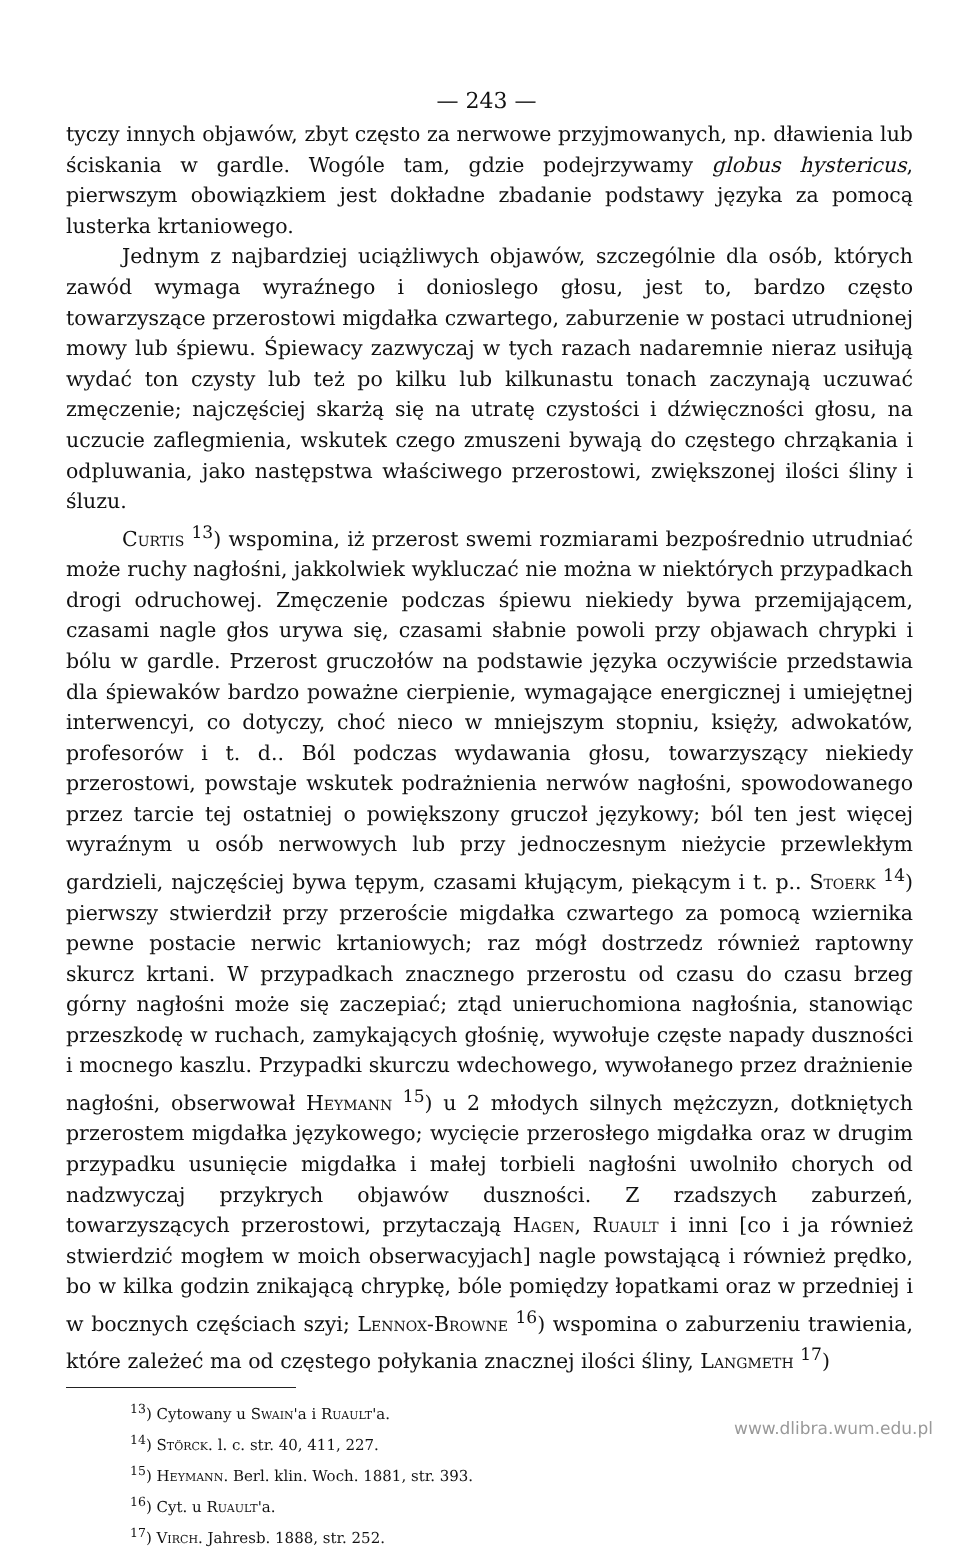— 243 —
tyczy innych objawów, zbyt często za nerwowe przyjmowanych, np. dławienia lub ściskania w gardle. Wogóle tam, gdzie podejrzywamy globus hystericus, pierwszym obowiązkiem jest dokładne zbadanie podstawy języka za pomocą lusterka krtaniowego.
Jednym z najbardziej uciążliwych objawów, szczególnie dla osób, których zawód wymaga wyraźnego i donioslego głosu, jest to, bardzo często towarzyszące przerostowi migdałka czwartego, zaburzenie w postaci utrudnionej mowy lub śpiewu. Śpiewacy zazwyczaj w tych razach nadaremnie nieraz usiłują wydać ton czysty lub też po kilku lub kilkunastu tonach zaczynają uczuwać zmęczenie; najczęściej skarżą się na utratę czystości i dźwięczności głosu, na uczucie zaflegmienia, wskutek czego zmuszeni bywają do częstego chrząkania i odpluwania, jako następstwa właściwego przerostowi, zwiększonej ilości śliny i śluzu.
Curtis <sup>13</sup>) wspomina, iż przerost swemi rozmiarami bezpośrednio utrudniać może ruchy nagłośni, jakkolwiek wykluczać nie można w niektórych przypadkach drogi odruchowej. Zmęczenie podczas śpiewu niekiedy bywa przemijającem, czasami nagle głos urywa się, czasami słabnie powoli przy objawach chrypki i bólu w gardle. Przerost gruczołów na podstawie języka oczywiście przedstawia dla śpiewaków bardzo poważne cierpienie, wymagające energicznej i umiejętnej interwencyi, co dotyczy, choć nieco w mniejszym stopniu, księży, adwokatów, profesorów i t. d.. Ból podczas wydawania głosu, towarzyszący niekiedy przerostowi, powstaje wskutek podrażnienia nerwów nagłośni, spowodowanego przez tarcie tej ostatniej o powiększony gruczoł językowy; ból ten jest więcej wyraźnym u osób nerwowych lub przy jednoczesnym nieżycie przewlekłym gardzieli, najczęściej bywa tępym, czasami kłującym, piekącym i t. p.. Stoerk <sup>14</sup>) pierwszy stwierdził przy przeroście migdałka czwartego za pomocą wziernika pewne postacie nerwic krtaniowych; raz mógł dostrzedz również raptowny skurcz krtani. W przypadkach znacznego przerostu od czasu do czasu brzeg górny nagłośni może się zaczepiać; ztąd unieruchomiona nagłośnia, stanowiąc przeszkodę w ruchach, zamykających głośnię, wywołuje częste napady duszności i mocnego kaszlu. Przypadki skurczu wdechowego, wywołanego przez drażnienie nagłośni, obserwował Heymann <sup>15</sup>) u 2 młodych silnych mężczyzn, dotkniętych przerostem migdałka językowego; wycięcie przerosłego migdałka oraz w drugim przypadku usunięcie migdałka i małej torbieli nagłośni uwolniło chorych od nadzwyczaj przykrych objawów duszności. Z rzadszych zaburzeń, towarzyszących przerostowi, przytaczają Hagen, Ruault i inni [co i ja również stwierdzić mogłem w moich obserwacyjach] nagle powstającą i również prędko, bo w kilka godzin znikającą chrypkę, bóle pomiędzy łopatkami oraz w przedniej i w bocznych częściach szyi; Lennox-Browne <sup>16</sup>) wspomina o zaburzeniu trawienia, które zależeć ma od częstego połykania znacznej ilości śliny, Langmeth <sup>17</sup>)
<sup>13</sup>) Cytowany u Swain'a i Ruault'a.
<sup>14</sup>) Störck. l. c. str. 40, 411, 227.
<sup>15</sup>) Heymann. Berl. klin. Woch. 1881, str. 393.
<sup>16</sup>) Cyt. u Ruault'a.
<sup>17</sup>) Virch. Jahresb. 1888, str. 252.
www.dlibra.wum.edu.pl